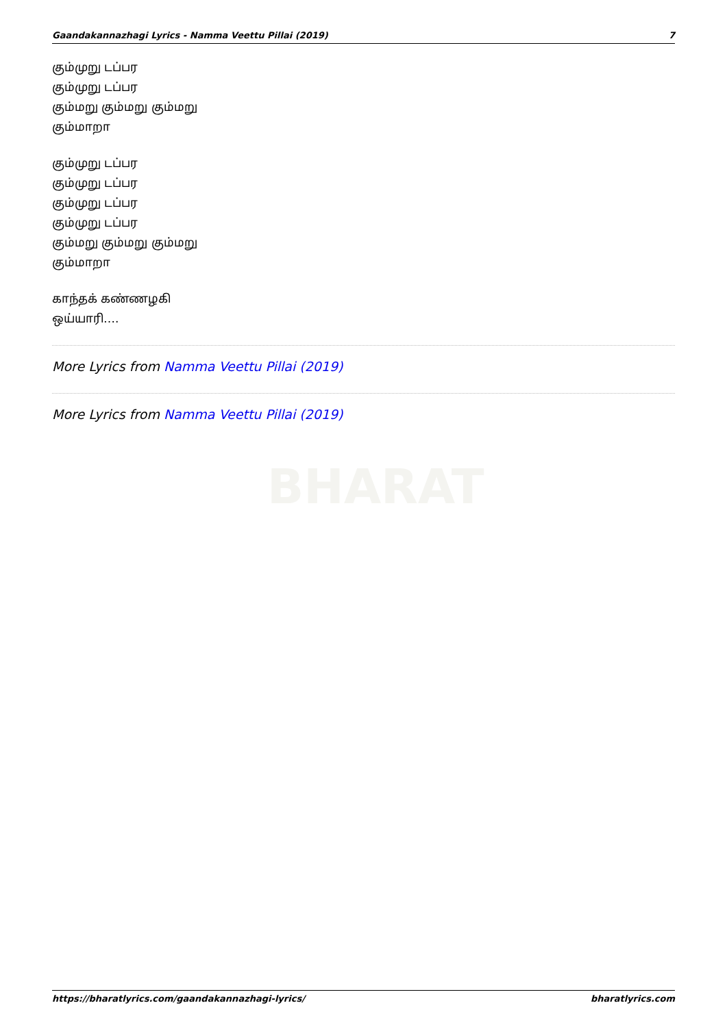Gaandakannazhagi Lyrics - Namma Veettu Pillai (2019) 7
BHARAT
கும்முறு டப்பர
கும்முறு டப்பர
கும்மறு கும்மறு கும்மறு
கும்மாறா
கும்முறு டப்பர
கும்முறு டப்பர
கும்முறு டப்பர
கும்முறு டப்பர
கும்மறு கும்மறு கும்மறு
கும்மாறா
காந்தக் கண்ணழகி
ஒய்யாரி….
More Lyrics from Namma Veettu Pillai (2019)
More Lyrics from Namma Veettu Pillai (2019)
https://bharatlyrics.com/gaandakannazhagi-lyrics/ bharatlyrics.com